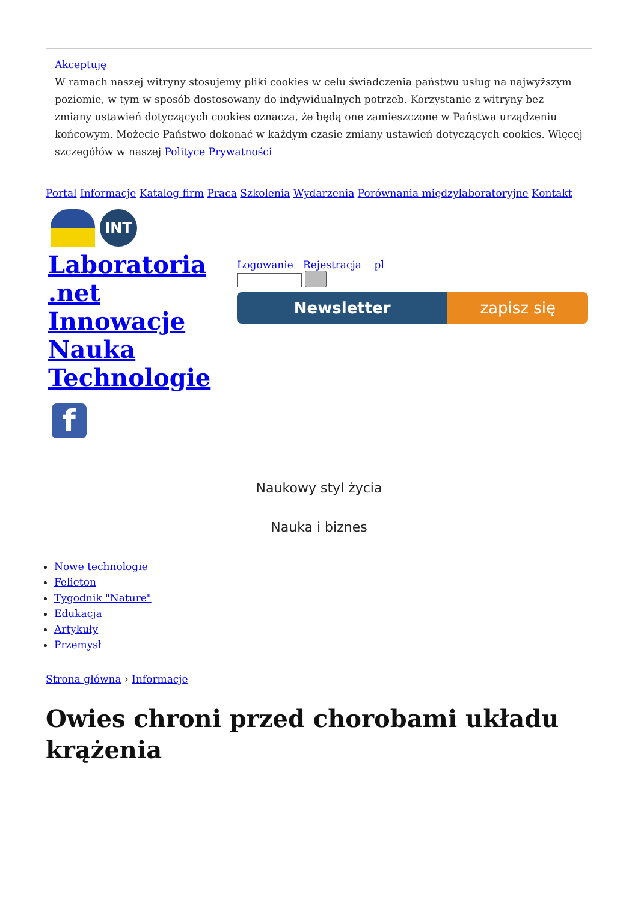Akceptuję
W ramach naszej witryny stosujemy pliki cookies w celu świadczenia państwu usług na najwyższym poziomie, w tym w sposób dostosowany do indywidualnych potrzeb. Korzystanie z witryny bez zmiany ustawień dotyczących cookies oznacza, że będą one zamieszczone w Państwa urządzeniu końcowym. Możecie Państwo dokonać w każdym czasie zmiany ustawień dotyczących cookies. Więcej szczegółów w naszej Polityce Prywatności
Portal Informacje Katalog firm Praca Szkolenia Wydarzenia Porównania międzylaboratoryjne Kontakt
INT
Laboratoria .net Innowacje Nauka Technologie
f
Logowanie Rejestracja pl
Newsletter zapisz się
Naukowy styl życia
Nauka i biznes
Nowe technologie
Felieton
Tygodnik "Nature"
Edukacja
Artykuły
Przemysł
Strona główna › Informacje
Owies chroni przed chorobami układu krążenia